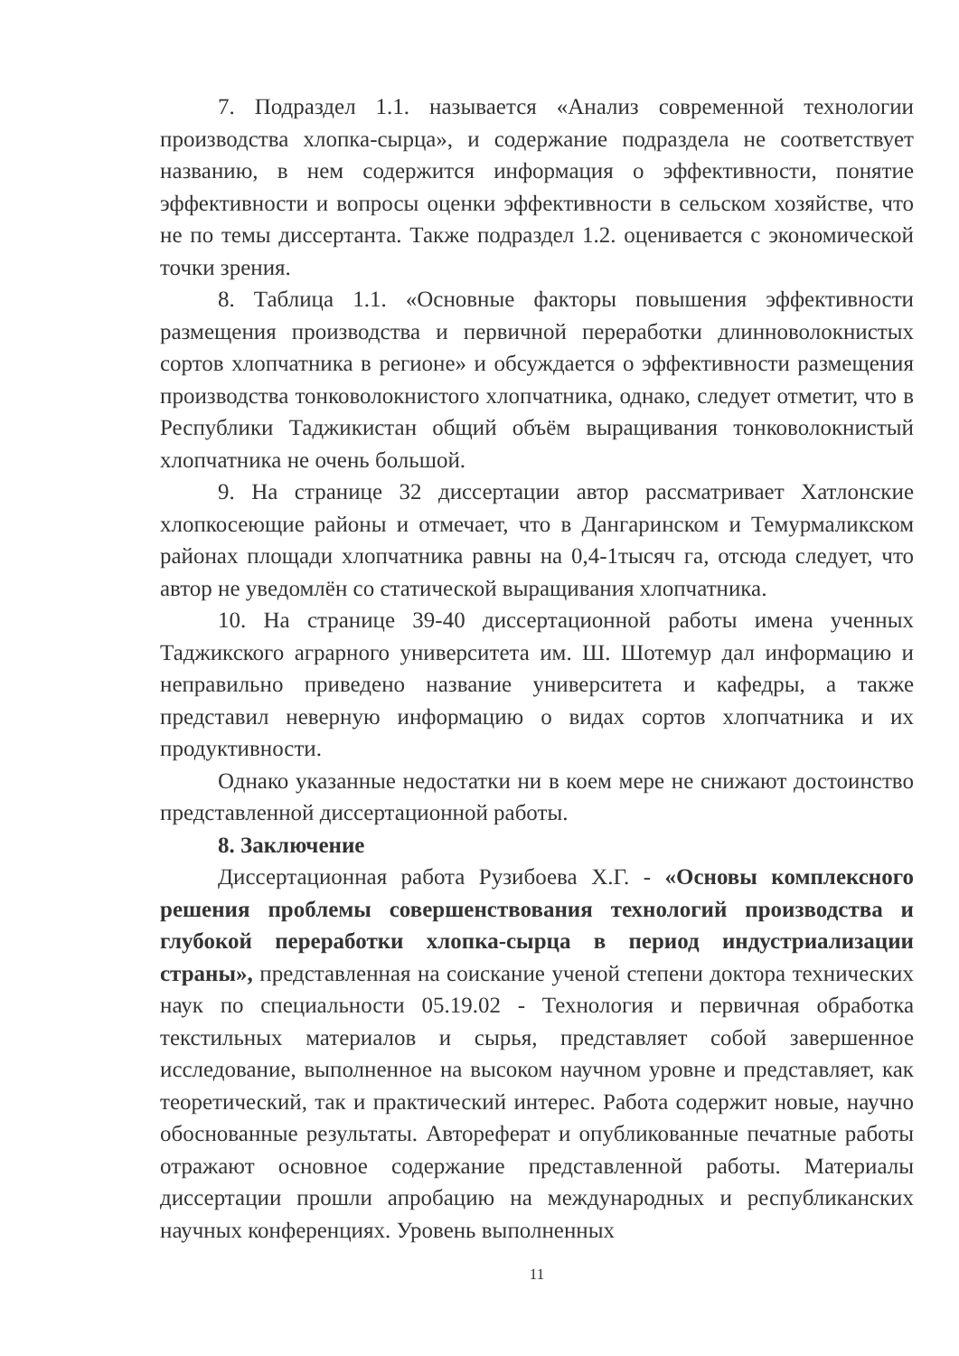7. Подраздел 1.1. называется «Анализ современной технологии производства хлопка-сырца», и содержание подраздела не соответствует названию, в нем содержится информация о эффективности, понятие эффективности и вопросы оценки эффективности в сельском хозяйстве, что не по темы диссертанта. Также подраздел 1.2. оценивается с экономической точки зрения.
8. Таблица 1.1. «Основные факторы повышения эффективности размещения производства и первичной переработки длинноволокнистых сортов хлопчатника в регионе» и обсуждается о эффективности размещения производства тонковолокнистого хлопчатника, однако, следует отметит, что в Республики Таджикистан общий объём выращивания тонковолокнистый хлопчатника не очень большой.
9. На странице 32 диссертации автор рассматривает Хатлонские хлопкосеющие районы и отмечает, что в Дангаринском и Темурмаликском районах площади хлопчатника равны на 0,4-1тысяч га, отсюда следует, что автор не уведомлён со статической выращивания хлопчатника.
10. На странице 39-40 диссертационной работы имена ученных Таджикского аграрного университета им. Ш. Шотемур дал информацию и неправильно приведено название университета и кафедры, а также представил неверную информацию о видах сортов хлопчатника и их продуктивности.
Однако указанные недостатки ни в коем мере не снижают достоинство представленной диссертационной работы.
8. Заключение
Диссертационная работа Рузибоева Х.Г. - «Основы комплексного решения проблемы совершенствования технологий производства и глубокой переработки хлопка-сырца в период индустриализации страны», представленная на соискание ученой степени доктора технических наук по специальности 05.19.02 - Технология и первичная обработка текстильных материалов и сырья, представляет собой завершенное исследование, выполненное на высоком научном уровне и представляет, как теоретический, так и практический интерес. Работа содержит новые, научно обоснованные результаты. Автореферат и опубликованные печатные работы отражают основное содержание представленной работы. Материалы диссертации прошли апробацию на международных и республиканских научных конференциях. Уровень выполненных
11